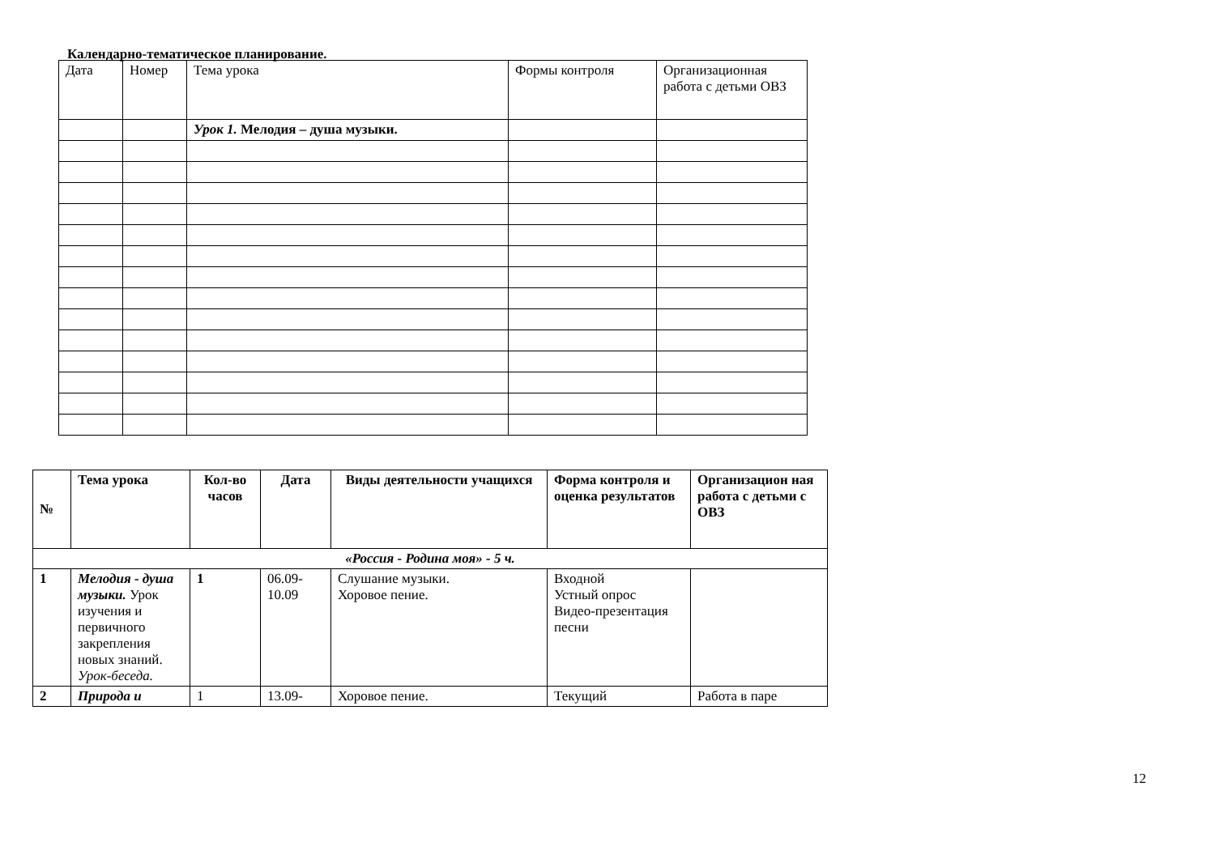Календарно-тематическое планирование.
| Дата | Номер | Тема урока | Формы контроля | Организационная работа с детьми ОВЗ |
| | | Урок 1. Мелодия – душа музыки. | | |
| № | Тема урока | Кол-во часов | Дата | Виды деятельности учащихся | Форма контроля и оценка результатов | Организацион ная работа с детьми с ОВЗ |
| --- | --- | --- | --- | --- | --- | --- |
| «Россия - Родина моя» - 5 ч. | | | | | | |
| 1 | Мелодия - душа музыки. Урок изучения и первичного закрепления новых знаний. Урок-беседа. | 1 | 06.09- 10.09 | Слушание музыки. Хоровое пение. | Входной Устный опрос Видео-презентация песни | |
| 2 | Природа и | 1 | 13.09- | Хоровое пение. | Текущий | Работа в паре |
12